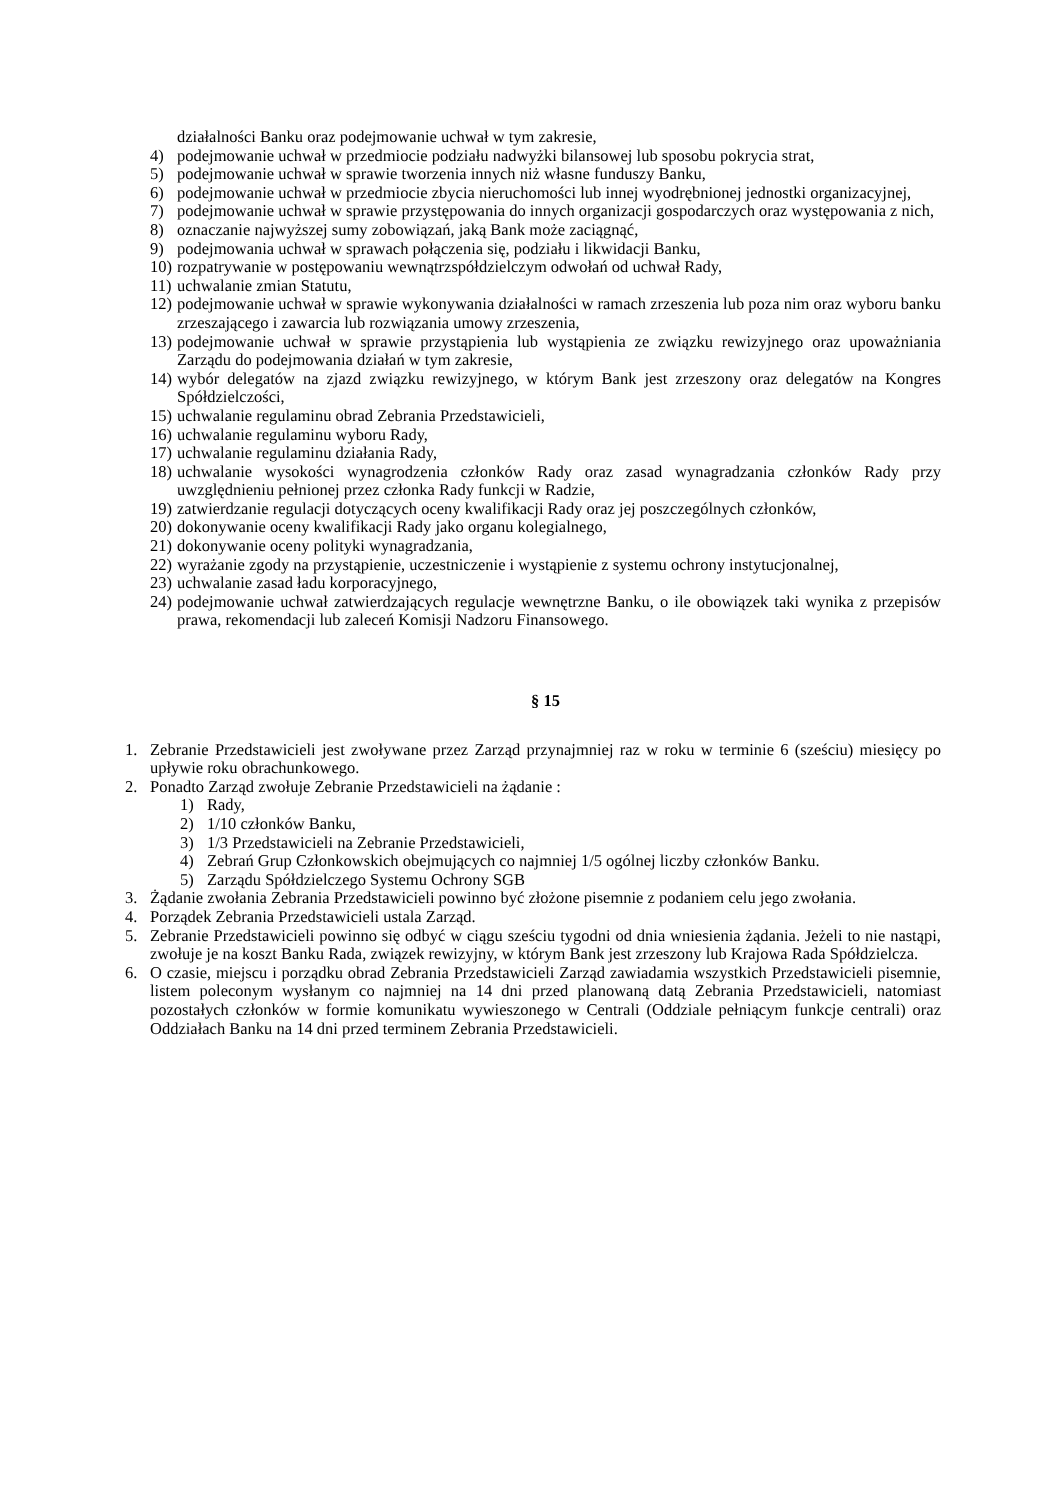działalności Banku oraz podejmowanie uchwał w tym zakresie,
4) podejmowanie uchwał w przedmiocie podziału nadwyżki bilansowej lub sposobu pokrycia strat,
5) podejmowanie uchwał w sprawie tworzenia innych niż własne funduszy Banku,
6) podejmowanie uchwał w przedmiocie zbycia nieruchomości lub innej wyodrębnionej jednostki organizacyjnej,
7) podejmowanie uchwał w sprawie przystępowania do innych organizacji gospodarczych oraz występowania z nich,
8) oznaczanie najwyższej sumy zobowiązań, jaką Bank może zaciągnąć,
9) podejmowania uchwał w sprawach połączenia się, podziału i likwidacji Banku,
10) rozpatrywanie w postępowaniu wewnątrzspółdzielczym odwołań od uchwał Rady,
11) uchwalanie zmian Statutu,
12) podejmowanie uchwał w sprawie wykonywania działalności w ramach zrzeszenia lub poza nim oraz wyboru banku zrzeszającego i zawarcia lub rozwiązania umowy zrzeszenia,
13) podejmowanie uchwał w sprawie przystąpienia lub wystąpienia ze związku rewizyjnego oraz upoważniania Zarządu do podejmowania działań w tym zakresie,
14) wybór delegatów na zjazd związku rewizyjnego, w którym Bank jest zrzeszony oraz delegatów na Kongres Spółdzielczości,
15) uchwalanie regulaminu obrad Zebrania Przedstawicieli,
16) uchwalanie regulaminu wyboru Rady,
17) uchwalanie regulaminu działania Rady,
18) uchwalanie wysokości wynagrodzenia członków Rady oraz zasad wynagradzania członków Rady przy uwzględnieniu pełnionej przez członka Rady funkcji w Radzie,
19) zatwierdzanie regulacji dotyczących oceny kwalifikacji Rady oraz jej poszczególnych członków,
20) dokonywanie oceny kwalifikacji Rady jako organu kolegialnego,
21) dokonywanie oceny polityki wynagradzania,
22) wyrażanie zgody na przystąpienie, uczestniczenie i wystąpienie z systemu ochrony instytucjonalnej,
23) uchwalanie zasad ładu korporacyjnego,
24) podejmowanie uchwał zatwierdzających regulacje wewnętrzne Banku, o ile obowiązek taki wynika z przepisów prawa, rekomendacji lub zaleceń Komisji Nadzoru Finansowego.
§ 15
1. Zebranie Przedstawicieli jest zwoływane przez Zarząd przynajmniej raz w roku w terminie 6 (sześciu) miesięcy po upływie roku obrachunkowego.
2. Ponadto Zarząd zwołuje Zebranie Przedstawicieli na żądanie :
1) Rady,
2) 1/10 członków Banku,
3) 1/3 Przedstawicieli na Zebranie Przedstawicieli,
4) Zebrań Grup Członkowskich obejmujących co najmniej 1/5 ogólnej liczby członków Banku.
5) Zarządu Spółdzielczego Systemu Ochrony SGB
3. Żądanie zwołania Zebrania Przedstawicieli powinno być złożone pisemnie z podaniem celu jego zwołania.
4. Porządek Zebrania Przedstawicieli ustala Zarząd.
5. Zebranie Przedstawicieli powinno się odbyć w ciągu sześciu tygodni od dnia wniesienia żądania. Jeżeli to nie nastąpi, zwołuje je na koszt Banku Rada, związek rewizyjny, w którym Bank jest zrzeszony lub Krajowa Rada Spółdzielcza.
6. O czasie, miejscu i porządku obrad Zebrania Przedstawicieli Zarząd zawiadamia wszystkich Przedstawicieli pisemnie, listem poleconym wysłanym co najmniej na 14 dni przed planowaną datą Zebrania Przedstawicieli, natomiast pozostałych członków w formie komunikatu wywieszonego w Centrali (Oddziale pełniącym funkcje centrali) oraz Oddziałach Banku na 14 dni przed terminem Zebrania Przedstawicieli.